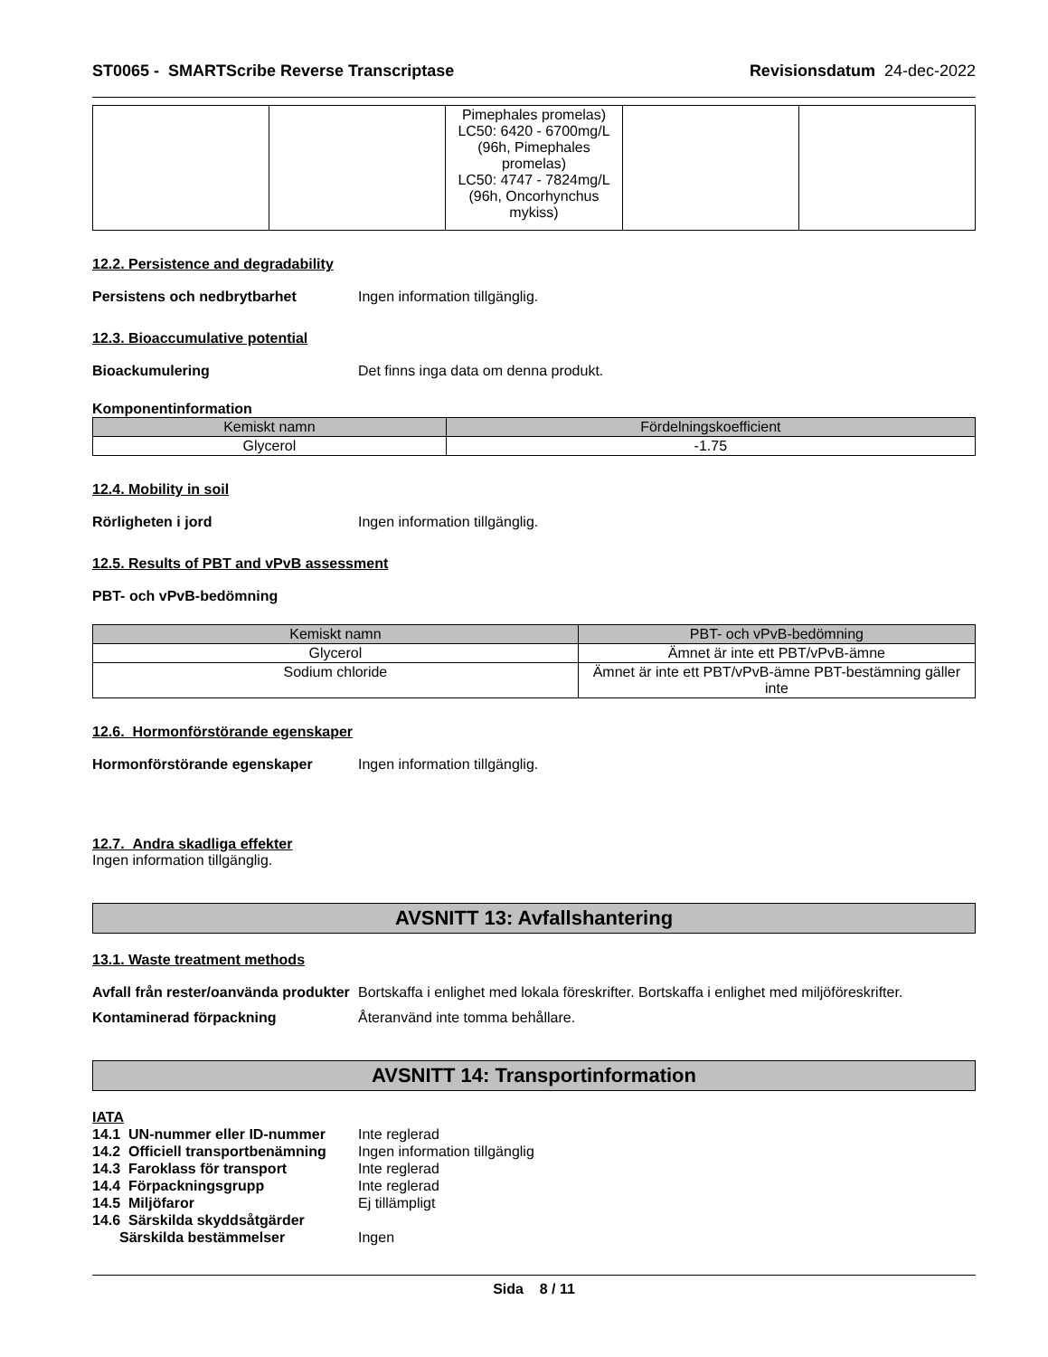ST0065 - SMARTScribe Reverse Transcriptase Revisionsdatum 24-dec-2022
| | | Pimephales promelas) LC50: 6420 - 6700mg/L (96h, Pimephales promelas) LC50: 4747 - 7824mg/L (96h, Oncorhynchus mykiss) | | |
12.2. Persistence and degradability
Persistens och nedbrytbarhet Ingen information tillgänglig.
12.3. Bioaccumulative potential
Bioackumulering Det finns inga data om denna produkt.
Komponentinformation
| Kemiskt namn | Fördelningskoefficient |
| --- | --- |
| Glycerol | -1.75 |
12.4. Mobility in soil
Rörligheten i jord Ingen information tillgänglig.
12.5. Results of PBT and vPvB assessment
PBT- och vPvB-bedömning
| Kemiskt namn | PBT- och vPvB-bedömning |
| --- | --- |
| Glycerol | Ämnet är inte ett PBT/vPvB-ämne |
| Sodium chloride | Ämnet är inte ett PBT/vPvB-ämne PBT-bestämning gäller inte |
12.6. Hormonförstörande egenskaper
Hormonförstörande egenskaper Ingen information tillgänglig.
12.7. Andra skadliga effekter
Ingen information tillgänglig.
AVSNITT 13: Avfallshantering
13.1. Waste treatment methods
Avfall från rester/oanvända produkter Bortskaffa i enlighet med lokala föreskrifter. Bortskaffa i enlighet med miljöföreskrifter.
Kontaminerad förpackning Återanvänd inte tomma behållare.
AVSNITT 14: Transportinformation
IATA
14.1 UN-nummer eller ID-nummer Inte reglerad
14.2 Officiell transportbenämning Ingen information tillgänglig
14.3 Faroklass för transport Inte reglerad
14.4 Förpackningsgrupp Inte reglerad
14.5 Miljöfaror Ej tillämpligt
14.6 Särskilda skyddsåtgärder
Särskilda bestämmelser Ingen
Sida 8 / 11